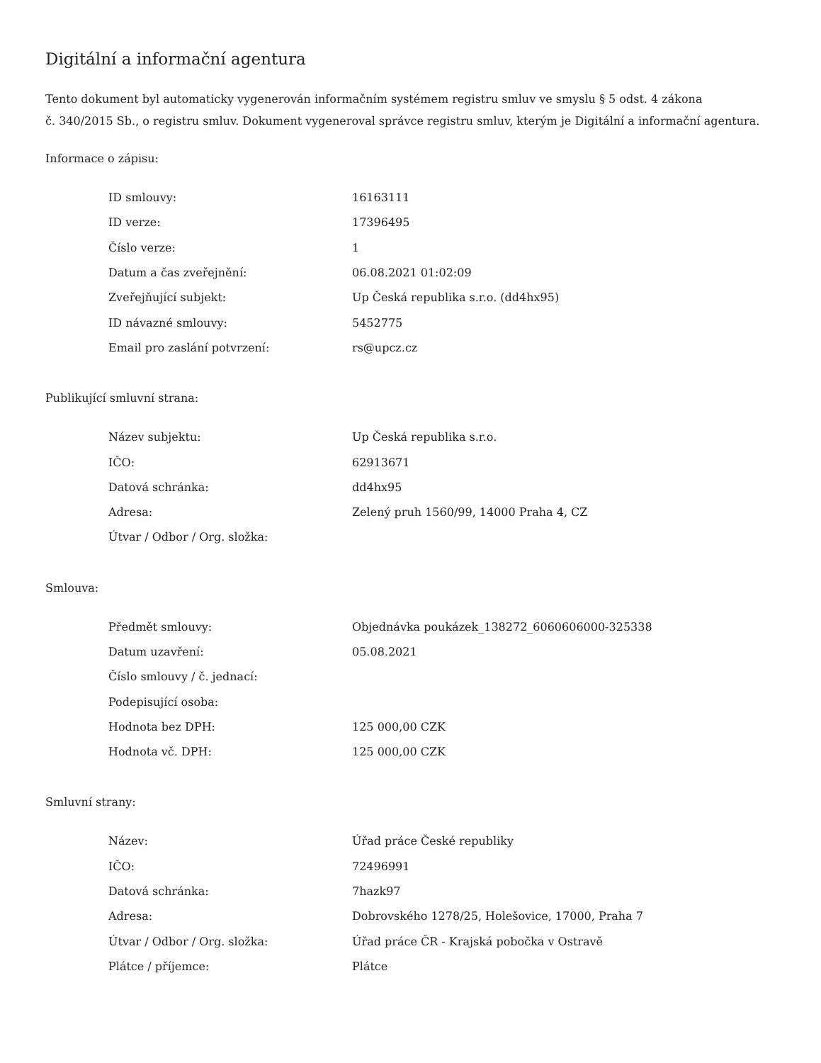Digitální a informační agentura
Tento dokument byl automaticky vygenerován informačním systémem registru smluv ve smyslu § 5 odst. 4 zákona
č. 340/2015 Sb., o registru smluv. Dokument vygeneroval správce registru smluv, kterým je Digitální a informační agentura.
Informace o zápisu:
| ID smlouvy: | 16163111 |
| ID verze: | 17396495 |
| Číslo verze: | 1 |
| Datum a čas zveřejnění: | 06.08.2021 01:02:09 |
| Zveřejňující subjekt: | Up Česká republika s.r.o. (dd4hx95) |
| ID návazné smlouvy: | 5452775 |
| Email pro zaslání potvrzení: | rs@upcz.cz |
Publikující smluvní strana:
| Název subjektu: | Up Česká republika s.r.o. |
| IČO: | 62913671 |
| Datová schránka: | dd4hx95 |
| Adresa: | Zelený pruh 1560/99, 14000 Praha 4, CZ |
| Útvar / Odbor / Org. složka: | |
Smlouva:
| Předmět smlouvy: | Objednávka poukázek_138272_6060606000-325338 |
| Datum uzavření: | 05.08.2021 |
| Číslo smlouvy / č. jednací: | |
| Podepisující osoba: | |
| Hodnota bez DPH: | 125 000,00 CZK |
| Hodnota vč. DPH: | 125 000,00 CZK |
Smluvní strany:
| Název: | Úřad práce České republiky |
| IČO: | 72496991 |
| Datová schránka: | 7hazk97 |
| Adresa: | Dobrovského 1278/25, Holešovice, 17000, Praha 7 |
| Útvar / Odbor / Org. složka: | Úřad práce ČR - Krajská pobočka v Ostravě |
| Plátce / příjemce: | Plátce |